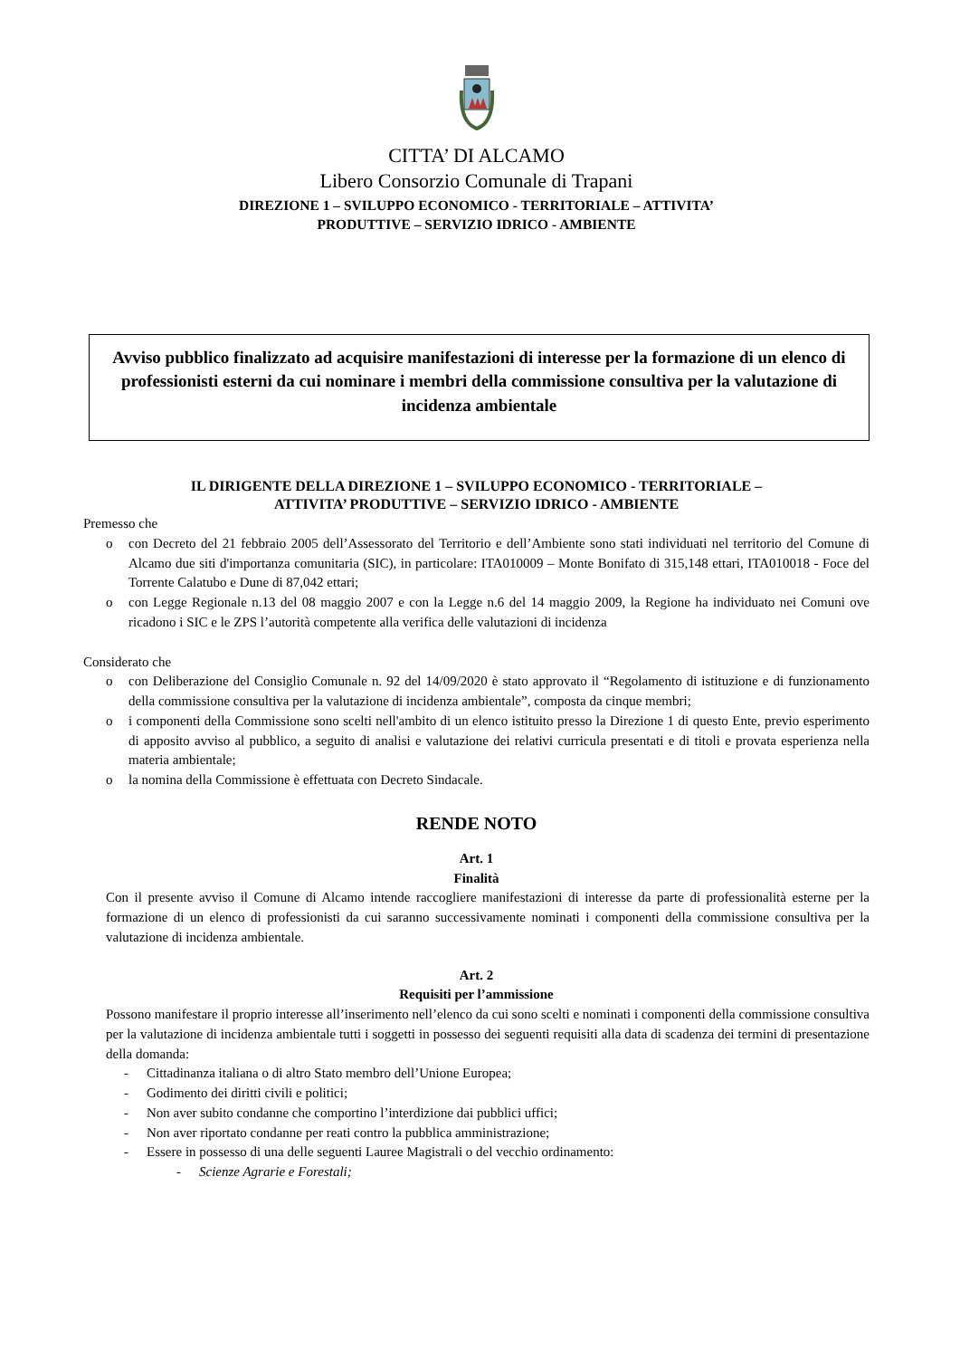CITTA’ DI ALCAMO
Libero Consorzio Comunale di Trapani
DIREZIONE 1 – SVILUPPO ECONOMICO - TERRITORIALE – ATTIVITA’
PRODUTTIVE – SERVIZIO IDRICO - AMBIENTE
Avviso pubblico finalizzato ad acquisire manifestazioni di interesse per la formazione di un elenco di professionisti esterni da cui nominare i membri della commissione consultiva per la valutazione di incidenza ambientale
IL DIRIGENTE DELLA DIREZIONE 1 – SVILUPPO ECONOMICO - TERRITORIALE –
ATTIVITA’ PRODUTTIVE – SERVIZIO IDRICO - AMBIENTE
Premesso che
o con Decreto del 21 febbraio 2005 dell’Assessorato del Territorio e dell’Ambiente sono stati individuati nel territorio del Comune di Alcamo due siti d'importanza comunitaria (SIC), in particolare: ITA010009 – Monte Bonifato di 315,148 ettari, ITA010018 - Foce del Torrente Calatubo e Dune di 87,042 ettari;
o con Legge Regionale n.13 del 08 maggio 2007 e con la Legge n.6 del 14 maggio 2009, la Regione ha individuato nei Comuni ove ricadono i SIC e le ZPS l’autorità competente alla verifica delle valutazioni di incidenza
Considerato che
o con Deliberazione del Consiglio Comunale n. 92 del 14/09/2020 è stato approvato il “Regolamento di istituzione e di funzionamento della commissione consultiva per la valutazione di incidenza ambientale”, composta da cinque membri;
o i componenti della Commissione sono scelti nell'ambito di un elenco istituito presso la Direzione 1 di questo Ente, previo esperimento di apposito avviso al pubblico, a seguito di analisi e valutazione dei relativi curricula presentati e di titoli e provata esperienza nella materia ambientale;
o la nomina della Commissione è effettuata con Decreto Sindacale.
RENDE NOTO
Art. 1
Finalità
Con il presente avviso il Comune di Alcamo intende raccogliere manifestazioni di interesse da parte di professionalità esterne per la formazione di un elenco di professionisti da cui saranno successivamente nominati i componenti della commissione consultiva per la valutazione di incidenza ambientale.
Art. 2
Requisiti per l’ammissione
Possono manifestare il proprio interesse all’inserimento nell’elenco da cui sono scelti e nominati i componenti della commissione consultiva per la valutazione di incidenza ambientale tutti i soggetti in possesso dei seguenti requisiti alla data di scadenza dei termini di presentazione della domanda:
- Cittadinanza italiana o di altro Stato membro dell’Unione Europea;
- Godimento dei diritti civili e politici;
- Non aver subito condanne che comportino l’interdizione dai pubblici uffici;
- Non aver riportato condanne per reati contro la pubblica amministrazione;
- Essere in possesso di una delle seguenti Lauree Magistrali o del vecchio ordinamento:
- Scienze Agrarie e Forestali;